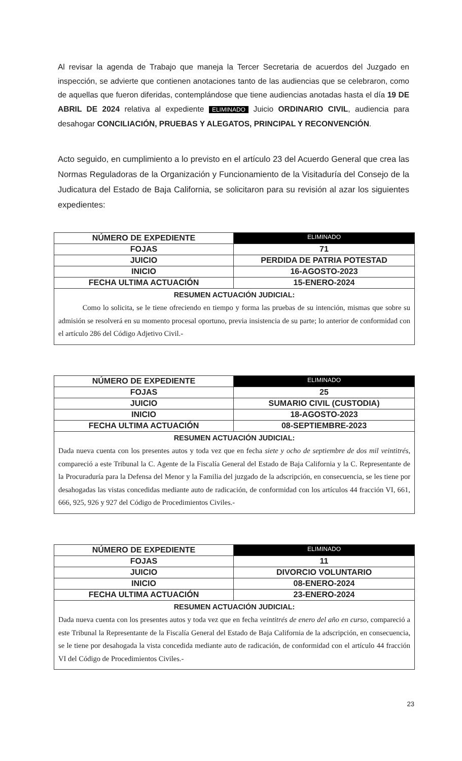Al revisar la agenda de Trabajo que maneja la Tercer Secretaria de acuerdos del Juzgado en inspección, se advierte que contienen anotaciones tanto de las audiencias que se celebraron, como de aquellas que fueron diferidas, contemplándose que tiene audiencias anotadas hasta el día 19 DE ABRIL DE 2024 relativa al expediente ELIMINADO Juicio ORDINARIO CIVIL, audiencia para desahogar CONCILIACIÓN, PRUEBAS Y ALEGATOS, PRINCIPAL Y RECONVENCIÓN.
Acto seguido, en cumplimiento a lo previsto en el artículo 23 del Acuerdo General que crea las Normas Reguladoras de la Organización y Funcionamiento de la Visitaduría del Consejo de la Judicatura del Estado de Baja California, se solicitaron para su revisión al azar los siguientes expedientes:
| NÚMERO DE EXPEDIENTE | ELIMINADO |
| FOJAS | 71 |
| JUICIO | PERDIDA DE PATRIA POTESTAD |
| INICIO | 16-AGOSTO-2023 |
| FECHA ULTIMA ACTUACIÓN | 15-ENERO-2024 |
| RESUMEN ACTUACIÓN JUDICIAL: Como lo solicita, se le tiene ofreciendo en tiempo y forma las pruebas de su intención, mismas que sobre su admisión se resolverá en su momento procesal oportuno, previa insistencia de su parte; lo anterior de conformidad con el artículo 286 del Código Adjetivo Civil.- | |
| NÚMERO DE EXPEDIENTE | ELIMINADO |
| FOJAS | 25 |
| JUICIO | SUMARIO CIVIL (CUSTODIA) |
| INICIO | 18-AGOSTO-2023 |
| FECHA ULTIMA ACTUACIÓN | 08-SEPTIEMBRE-2023 |
| RESUMEN ACTUACIÓN JUDICIAL: Dada nueva cuenta con los presentes autos y toda vez que en fecha siete y ocho de septiembre de dos mil veintitrés, compareció a este Tribunal la C. Agente de la Fiscalía General del Estado de Baja California y la C. Representante de la Procuraduría para la Defensa del Menor y la Familia del juzgado de la adscripción, en consecuencia, se les tiene por desahogadas las vistas concedidas mediante auto de radicación, de conformidad con los artículos 44 fracción VI, 661, 666, 925, 926 y 927 del Código de Procedimientos Civiles.- | |
| NÚMERO DE EXPEDIENTE | ELIMINADO |
| FOJAS | 11 |
| JUICIO | DIVORCIO VOLUNTARIO |
| INICIO | 08-ENERO-2024 |
| FECHA ULTIMA ACTUACIÓN | 23-ENERO-2024 |
| RESUMEN ACTUACIÓN JUDICIAL: Dada nueva cuenta con los presentes autos y toda vez que en fecha veintitrés de enero del año en curso, compareció a este Tribunal la Representante de la Fiscalía General del Estado de Baja California de la adscripción, en consecuencia, se le tiene por desahogada la vista concedida mediante auto de radicación, de conformidad con el artículo 44 fracción VI del Código de Procedimientos Civiles.- | |
23